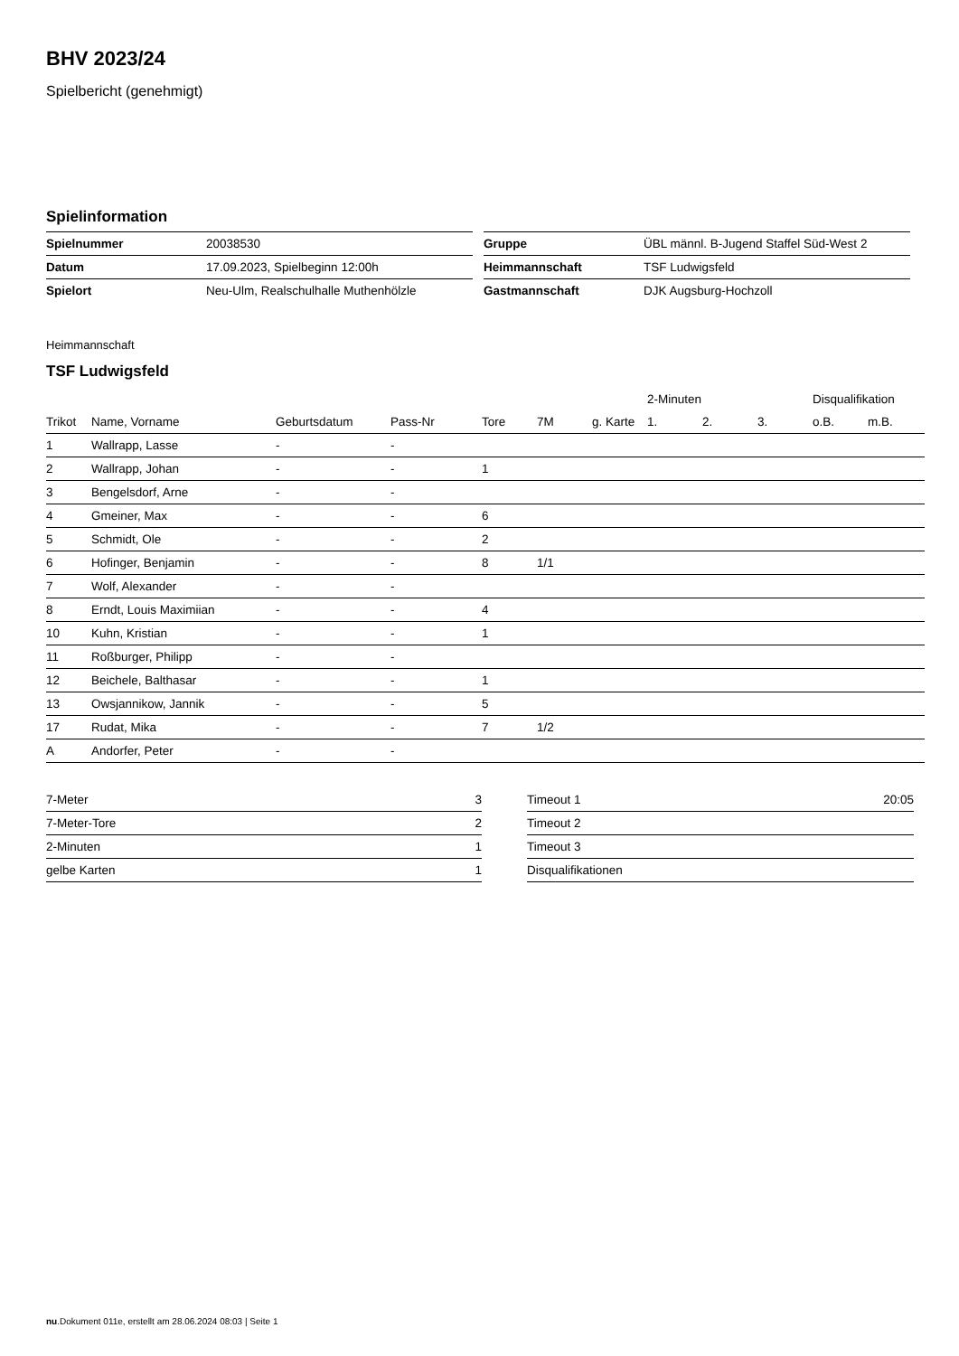BHV 2023/24
Spielbericht (genehmigt)
Spielinformation
| Spielnummer | 20038530 |
| Datum | 17.09.2023, Spielbeginn 12:00h |
| Spielort | Neu-Ulm, Realschulhalle Muthenhölzle |
| Gruppe | ÜBL männl. B-Jugend Staffel Süd-West 2 |
| Heimmannschaft | TSF Ludwigsfeld |
| Gastmannschaft | DJK Augsburg-Hochzoll |
Heimmannschaft
TSF Ludwigsfeld
| | | | | | | | 2-Minuten | | | Disqualifikation | |
| --- | --- | --- | --- | --- | --- | --- | --- | --- | --- | --- | --- |
| Trikot | Name, Vorname | Geburtsdatum | Pass-Nr | Tore | 7M | g. Karte | 1. | 2. | 3. | o.B. | m.B. |
| 1 | Wallrapp, Lasse | - | - | | | | | | | | |
| 2 | Wallrapp, Johan | - | - | 1 | | | | | | | |
| 3 | Bengelsdorf, Arne | - | - | | | | | | | | |
| 4 | Gmeiner, Max | - | - | 6 | | | | | | | |
| 5 | Schmidt, Ole | - | - | 2 | | | | | | | |
| 6 | Hofinger, Benjamin | - | - | 8 | 1/1 | | | | | | |
| 7 | Wolf, Alexander | - | - | | | | | | | | |
| 8 | Erndt, Louis Maximiian | - | - | 4 | | | | | | | |
| 10 | Kuhn, Kristian | - | - | 1 | | | | | | | |
| 11 | Roßburger, Philipp | - | - | | | | | | | | |
| 12 | Beichele, Balthasar | - | - | 1 | | | | | | | |
| 13 | Owsjannikow, Jannik | - | - | 5 | | | | | | | |
| 17 | Rudat, Mika | - | - | 7 | 1/2 | | | | | | |
| A | Andorfer, Peter | - | - | | | | | | | | |
| 7-Meter | 3 |
| 7-Meter-Tore | 2 |
| 2-Minuten | 1 |
| gelbe Karten | 1 |
| Timeout 1 | 20:05 |
| Timeout 2 | |
| Timeout 3 | |
| Disqualifikationen | |
nu.Dokument 011e, erstellt am 28.06.2024 08:03 | Seite 1